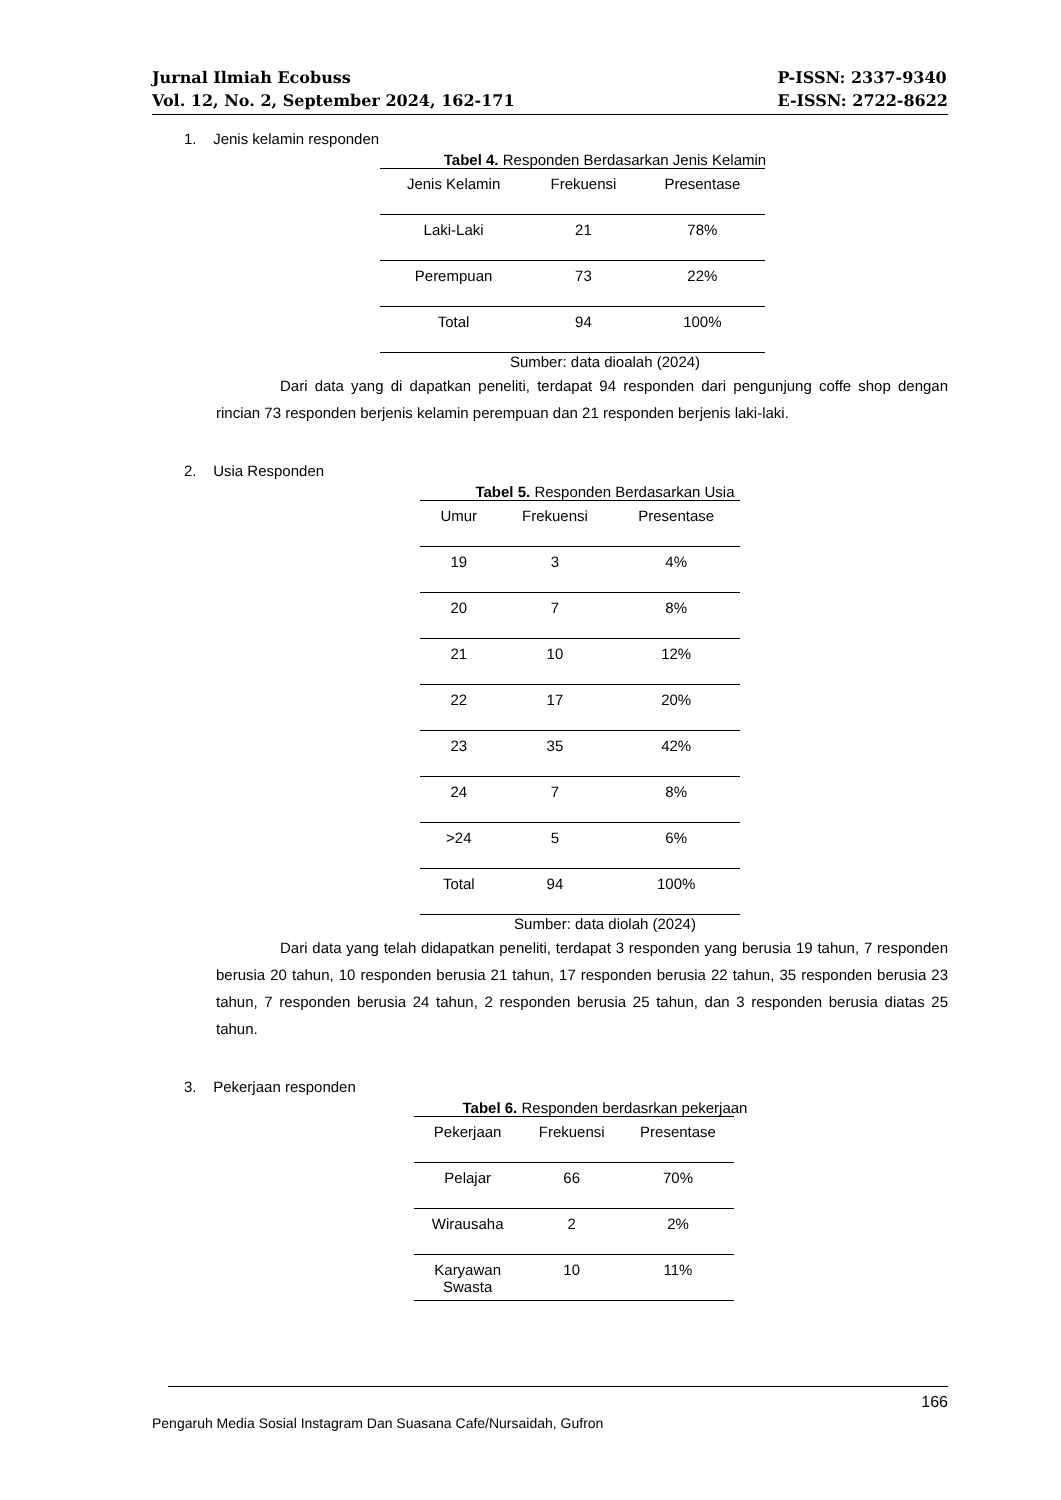Jurnal Ilmiah Ecobuss
Vol. 12, No. 2, September 2024, 162-171
P-ISSN: 2337-9340
E-ISSN: 2722-8622
1. Jenis kelamin responden
Tabel 4. Responden Berdasarkan Jenis Kelamin
| Jenis Kelamin | Frekuensi | Presentase |
| --- | --- | --- |
| Laki-Laki | 21 | 78% |
| Perempuan | 73 | 22% |
| Total | 94 | 100% |
Sumber: data dioalah (2024)
Dari data yang di dapatkan peneliti, terdapat 94 responden dari pengunjung coffe shop dengan rincian 73 responden berjenis kelamin perempuan dan 21 responden berjenis laki-laki.
2. Usia Responden
Tabel 5. Responden Berdasarkan Usia
| Umur | Frekuensi | Presentase |
| --- | --- | --- |
| 19 | 3 | 4% |
| 20 | 7 | 8% |
| 21 | 10 | 12% |
| 22 | 17 | 20% |
| 23 | 35 | 42% |
| 24 | 7 | 8% |
| >24 | 5 | 6% |
| Total | 94 | 100% |
Sumber: data diolah (2024)
Dari data yang telah didapatkan peneliti, terdapat 3 responden yang berusia 19 tahun, 7 responden berusia 20 tahun, 10 responden berusia 21 tahun, 17 responden berusia 22 tahun, 35 responden berusia 23 tahun, 7 responden berusia 24 tahun, 2 responden berusia 25 tahun, dan 3 responden berusia diatas 25 tahun.
3. Pekerjaan responden
Tabel 6. Responden berdasrkan pekerjaan
| Pekerjaan | Frekuensi | Presentase |
| --- | --- | --- |
| Pelajar | 66 | 70% |
| Wirausaha | 2 | 2% |
| Karyawan Swasta | 10 | 11% |
166
Pengaruh Media Sosial Instagram Dan Suasana Cafe/Nursaidah, Gufron